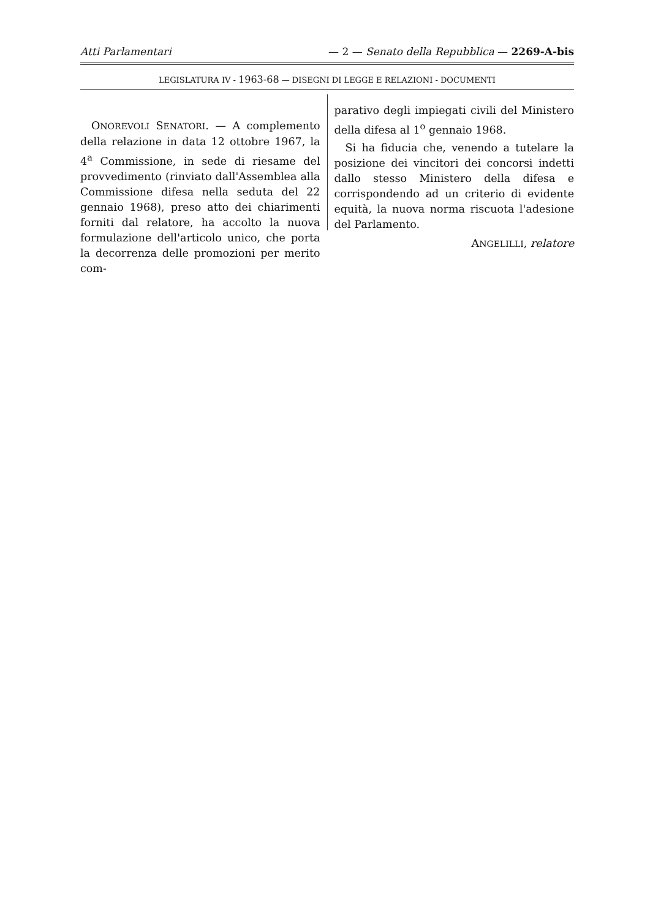Atti Parlamentari — 2 — Senato della Repubblica — 2269-A-bis
LEGISLATURA IV - 1963-68 — DISEGNI DI LEGGE E RELAZIONI - DOCUMENTI
ONOREVOLI SENATORI. — A complemento della relazione in data 12 ottobre 1967, la 4<sup>a</sup> Commissione, in sede di riesame del provvedimento (rinviato dall'Assemblea alla Commissione difesa nella seduta del 22 gennaio 1968), preso atto dei chiarimenti forniti dal relatore, ha accolto la nuova formulazione dell'articolo unico, che porta la decorrenza delle promozioni per merito com-
parativo degli impiegati civili del Ministero della difesa al 1<sup>o</sup> gennaio 1968.
Si ha fiducia che, venendo a tutelare la posizione dei vincitori dei concorsi indetti dallo stesso Ministero della difesa e corrispondendo ad un criterio di evidente equità, la nuova norma riscuota l'adesione del Parlamento.
ANGELILLI, relatore